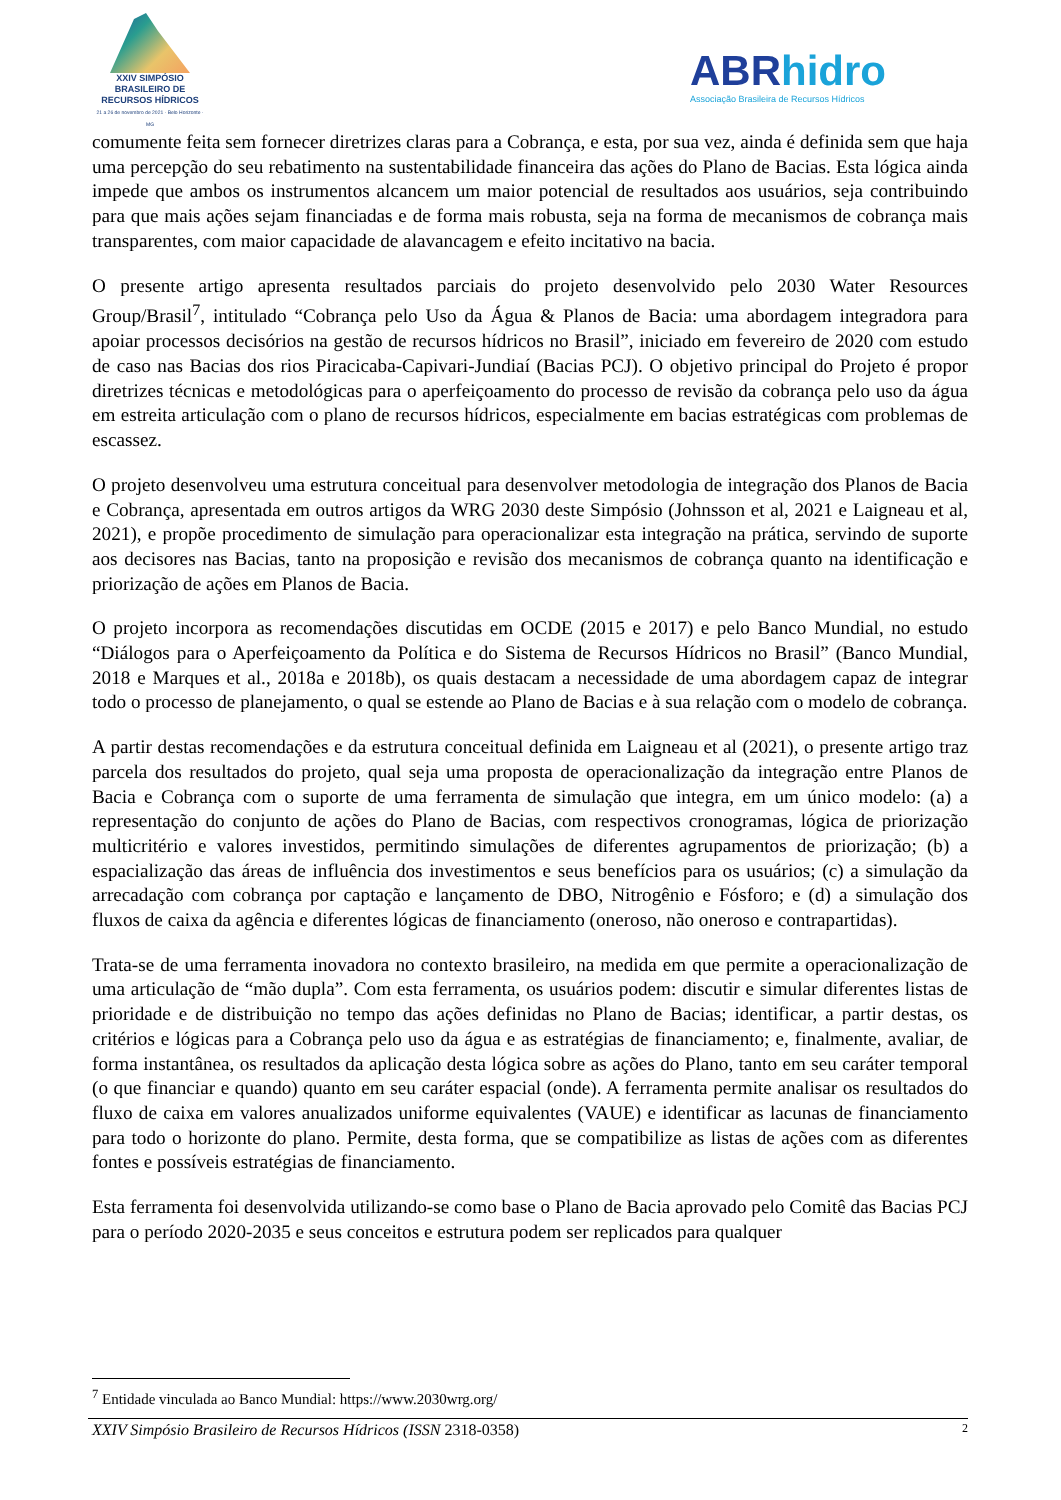XXIV SIMPÓSIO
BRASILEIRO DE
RECURSOS HÍDRICOS
21 a 26 de novembro de 2021 · Belo Horizonte · MG
ABRhidro
Associação Brasileira de Recursos Hídricos
comumente feita sem fornecer diretrizes claras para a Cobrança, e esta, por sua vez, ainda é definida sem que haja uma percepção do seu rebatimento na sustentabilidade financeira das ações do Plano de Bacias. Esta lógica ainda impede que ambos os instrumentos alcancem um maior potencial de resultados aos usuários, seja contribuindo para que mais ações sejam financiadas e de forma mais robusta, seja na forma de mecanismos de cobrança mais transparentes, com maior capacidade de alavancagem e efeito incitativo na bacia.
O presente artigo apresenta resultados parciais do projeto desenvolvido pelo 2030 Water Resources Group/Brasil<sup>7</sup>, intitulado “Cobrança pelo Uso da Água & Planos de Bacia: uma abordagem integradora para apoiar processos decisórios na gestão de recursos hídricos no Brasil”, iniciado em fevereiro de 2020 com estudo de caso nas Bacias dos rios Piracicaba-Capivari-Jundiaí (Bacias PCJ). O objetivo principal do Projeto é propor diretrizes técnicas e metodológicas para o aperfeiçoamento do processo de revisão da cobrança pelo uso da água em estreita articulação com o plano de recursos hídricos, especialmente em bacias estratégicas com problemas de escassez.
O projeto desenvolveu uma estrutura conceitual para desenvolver metodologia de integração dos Planos de Bacia e Cobrança, apresentada em outros artigos da WRG 2030 deste Simpósio (Johnsson et al, 2021 e Laigneau et al, 2021), e propõe procedimento de simulação para operacionalizar esta integração na prática, servindo de suporte aos decisores nas Bacias, tanto na proposição e revisão dos mecanismos de cobrança quanto na identificação e priorização de ações em Planos de Bacia.
O projeto incorpora as recomendações discutidas em OCDE (2015 e 2017) e pelo Banco Mundial, no estudo “Diálogos para o Aperfeiçoamento da Política e do Sistema de Recursos Hídricos no Brasil” (Banco Mundial, 2018 e Marques et al., 2018a e 2018b), os quais destacam a necessidade de uma abordagem capaz de integrar todo o processo de planejamento, o qual se estende ao Plano de Bacias e à sua relação com o modelo de cobrança.
A partir destas recomendações e da estrutura conceitual definida em Laigneau et al (2021), o presente artigo traz parcela dos resultados do projeto, qual seja uma proposta de operacionalização da integração entre Planos de Bacia e Cobrança com o suporte de uma ferramenta de simulação que integra, em um único modelo: (a) a representação do conjunto de ações do Plano de Bacias, com respectivos cronogramas, lógica de priorização multicritério e valores investidos, permitindo simulações de diferentes agrupamentos de priorização; (b) a espacialização das áreas de influência dos investimentos e seus benefícios para os usuários; (c) a simulação da arrecadação com cobrança por captação e lançamento de DBO, Nitrogênio e Fósforo; e (d) a simulação dos fluxos de caixa da agência e diferentes lógicas de financiamento (oneroso, não oneroso e contrapartidas).
Trata-se de uma ferramenta inovadora no contexto brasileiro, na medida em que permite a operacionalização de uma articulação de “mão dupla”. Com esta ferramenta, os usuários podem: discutir e simular diferentes listas de prioridade e de distribuição no tempo das ações definidas no Plano de Bacias; identificar, a partir destas, os critérios e lógicas para a Cobrança pelo uso da água e as estratégias de financiamento; e, finalmente, avaliar, de forma instantânea, os resultados da aplicação desta lógica sobre as ações do Plano, tanto em seu caráter temporal (o que financiar e quando) quanto em seu caráter espacial (onde). A ferramenta permite analisar os resultados do fluxo de caixa em valores anualizados uniforme equivalentes (VAUE) e identificar as lacunas de financiamento para todo o horizonte do plano. Permite, desta forma, que se compatibilize as listas de ações com as diferentes fontes e possíveis estratégias de financiamento.
Esta ferramenta foi desenvolvida utilizando-se como base o Plano de Bacia aprovado pelo Comitê das Bacias PCJ para o período 2020-2035 e seus conceitos e estrutura podem ser replicados para qualquer
<sup>7</sup> Entidade vinculada ao Banco Mundial: https://www.2030wrg.org/
XXIV Simpósio Brasileiro de Recursos Hídricos (ISSN 2318-0358) 2